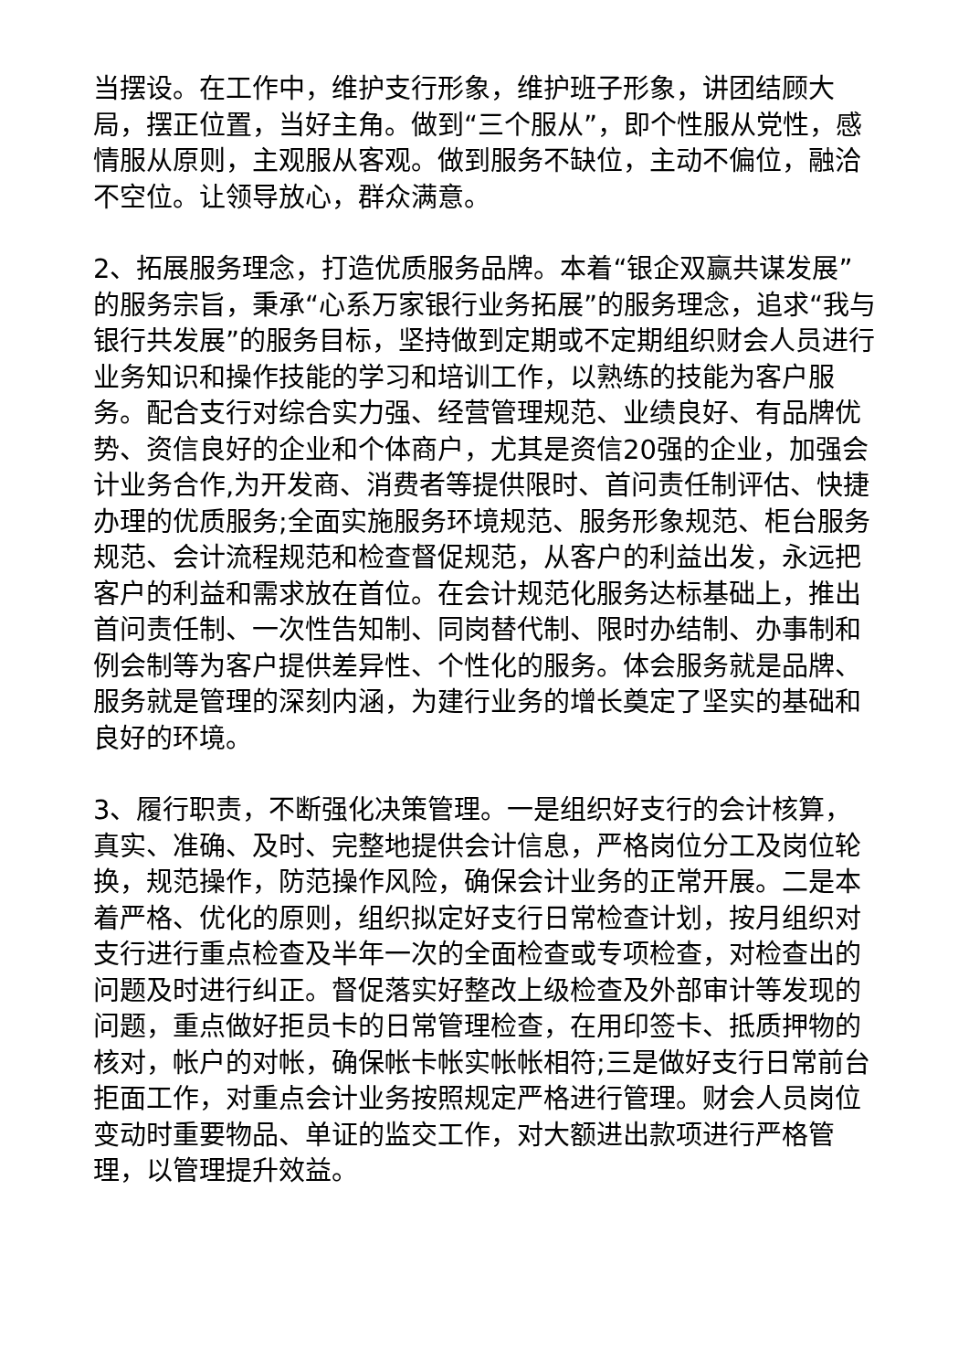当摆设。在工作中，维护支行形象，维护班子形象，讲团结顾大局，摆正位置，当好主角。做到“三个服从”，即个性服从党性，感情服从原则，主观服从客观。做到服务不缺位，主动不偏位，融洽不空位。让领导放心，群众满意。
2、拓展服务理念，打造优质服务品牌。本着“银企双赢共谋发展”的服务宗旨，秉承“心系万家银行业务拓展”的服务理念，追求“我与银行共发展”的服务目标，坚持做到定期或不定期组织财会人员进行业务知识和操作技能的学习和培训工作，以熟练的技能为客户服务。配合支行对综合实力强、经营管理规范、业绩良好、有品牌优势、资信良好的企业和个体商户，尤其是资信20强的企业，加强会计业务合作,为开发商、消费者等提供限时、首问责任制评估、快捷办理的优质服务;全面实施服务环境规范、服务形象规范、柜台服务规范、会计流程规范和检查督促规范，从客户的利益出发，永远把客户的利益和需求放在首位。在会计规范化服务达标基础上，推出首问责任制、一次性告知制、同岗替代制、限时办结制、办事制和例会制等为客户提供差异性、个性化的服务。体会服务就是品牌、服务就是管理的深刻内涵，为建行业务的增长奠定了坚实的基础和良好的环境。
3、履行职责，不断强化决策管理。一是组织好支行的会计核算，真实、准确、及时、完整地提供会计信息，严格岗位分工及岗位轮换，规范操作，防范操作风险，确保会计业务的正常开展。二是本着严格、优化的原则，组织拟定好支行日常检查计划，按月组织对支行进行重点检查及半年一次的全面检查或专项检查，对检查出的问题及时进行纠正。督促落实好整改上级检查及外部审计等发现的问题，重点做好拒员卡的日常管理检查，在用印签卡、抵质押物的核对，帐户的对帐，确保帐卡帐实帐帐相符;三是做好支行日常前台拒面工作，对重点会计业务按照规定严格进行管理。财会人员岗位变动时重要物品、单证的监交工作，对大额进出款项进行严格管理，以管理提升效益。